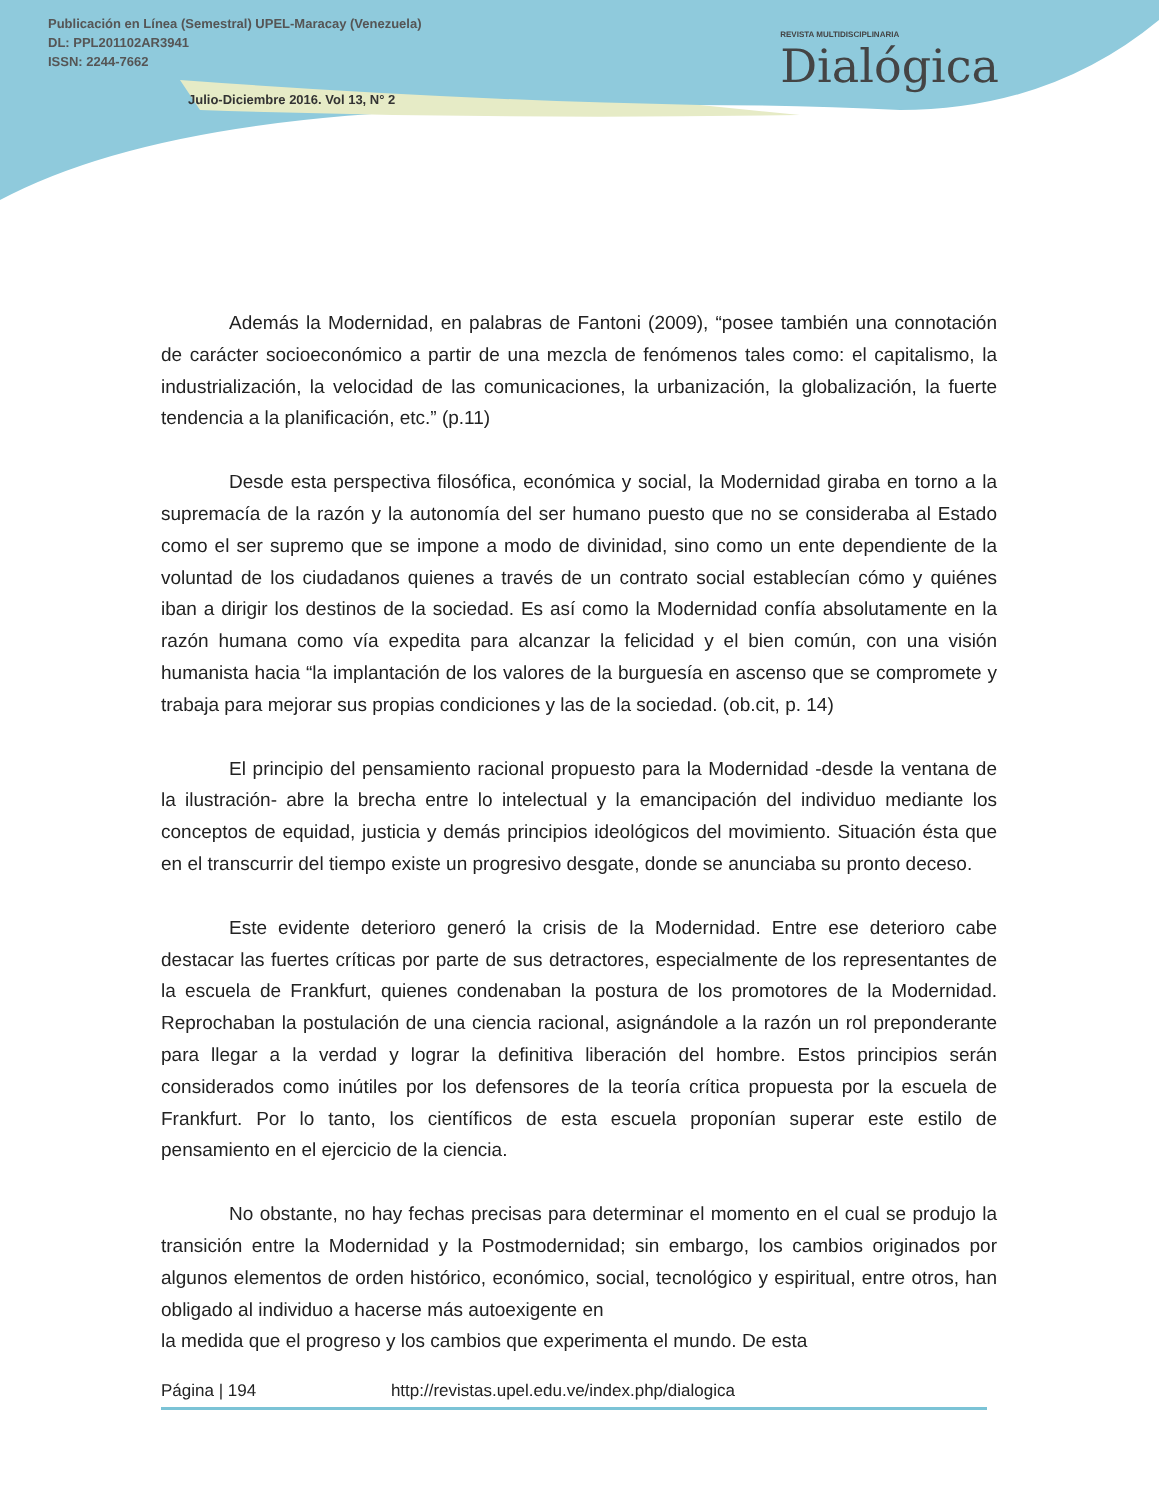Publicación en Línea (Semestral) UPEL-Maracay (Venezuela)
DL: PPL201102AR3941
ISSN: 2244-7662
Julio-Diciembre 2016. Vol 13, N° 2
REVISTA MULTIDISCIPLINARIA
Dialógica
Además la Modernidad, en palabras de Fantoni (2009), “posee también una connotación de carácter socioeconómico a partir de una mezcla de fenómenos tales como: el capitalismo, la industrialización, la velocidad de las comunicaciones, la urbanización, la globalización, la fuerte tendencia a la planificación, etc.” (p.11)
Desde esta perspectiva filosófica, económica y social, la Modernidad giraba en torno a la supremacía de la razón y la autonomía del ser humano puesto que no se consideraba al Estado como el ser supremo que se impone a modo de divinidad, sino como un ente dependiente de la voluntad de los ciudadanos quienes a través de un contrato social establecían cómo y quiénes iban a dirigir los destinos de la sociedad. Es así como la Modernidad confía absolutamente en la razón humana como vía expedita para alcanzar la felicidad y el bien común, con una visión humanista hacia “la implantación de los valores de la burguesía en ascenso que se compromete y trabaja para mejorar sus propias condiciones y las de la sociedad. (ob.cit, p. 14)
El principio del pensamiento racional propuesto para la Modernidad -desde la ventana de la ilustración- abre la brecha entre lo intelectual y la emancipación del individuo mediante los conceptos de equidad, justicia y demás principios ideológicos del movimiento. Situación ésta que en el transcurrir del tiempo existe un progresivo desgate, donde se anunciaba su pronto deceso.
Este evidente deterioro generó la crisis de la Modernidad. Entre ese deterioro cabe destacar las fuertes críticas por parte de sus detractores, especialmente de los representantes de la escuela de Frankfurt, quienes condenaban la postura de los promotores de la Modernidad. Reprochaban la postulación de una ciencia racional, asignándole a la razón un rol preponderante para llegar a la verdad y lograr la definitiva liberación del hombre. Estos principios serán considerados como inútiles por los defensores de la teoría crítica propuesta por la escuela de Frankfurt. Por lo tanto, los científicos de esta escuela proponían superar este estilo de pensamiento en el ejercicio de la ciencia.
No obstante, no hay fechas precisas para determinar el momento en el cual se produjo la transición entre la Modernidad y la Postmodernidad; sin embargo, los cambios originados por algunos elementos de orden histórico, económico, social, tecnológico y espiritual, entre otros, han obligado al individuo a hacerse más autoexigente en
la medida que el progreso y los cambios que experimenta el mundo. De esta
Página | 194 http://revistas.upel.edu.ve/index.php/dialogica